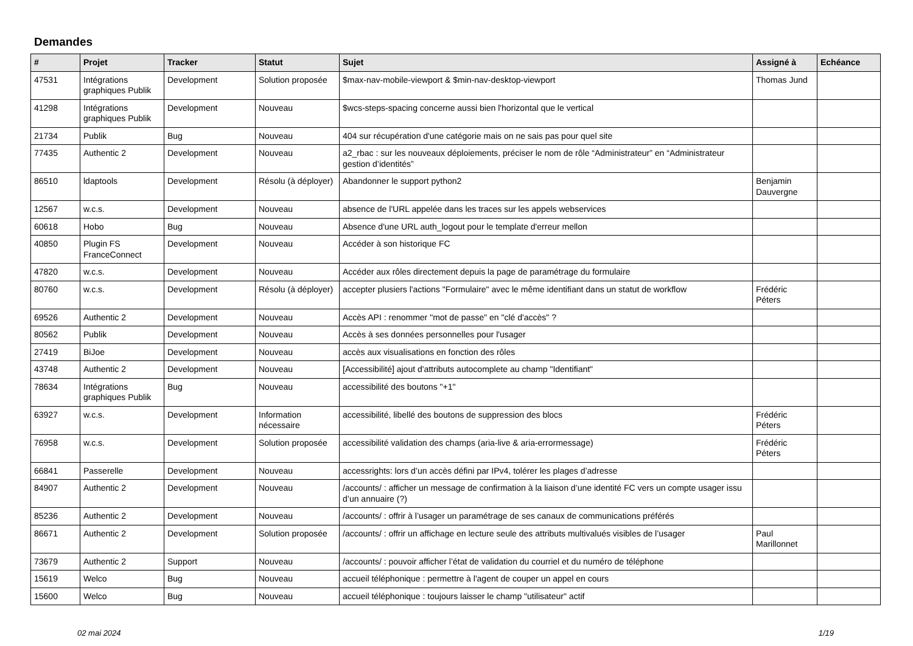Demandes
| # | Projet | Tracker | Statut | Sujet | Assigné à | Echéance |
| --- | --- | --- | --- | --- | --- | --- |
| 47531 | Intégrations graphiques Publik | Development | Solution proposée | $max-nav-mobile-viewport & $min-nav-desktop-viewport | Thomas Jund | |
| 41298 | Intégrations graphiques Publik | Development | Nouveau | $wcs-steps-spacing concerne aussi bien l'horizontal que le vertical | | |
| 21734 | Publik | Bug | Nouveau | 404 sur récupération d'une catégorie mais on ne sais pas pour quel site | | |
| 77435 | Authentic 2 | Development | Nouveau | a2_rbac : sur les nouveaux déploiements, préciser le nom de rôle “Administrateur” en “Administrateur gestion d’identités” | | |
| 86510 | ldaptools | Development | Résolu (à déployer) | Abandonner le support python2 | Benjamin Dauvergne | |
| 12567 | w.c.s. | Development | Nouveau | absence de l'URL appelée dans les traces sur les appels webservices | | |
| 60618 | Hobo | Bug | Nouveau | Absence d'une URL auth_logout pour le template d'erreur mellon | | |
| 40850 | Plugin FS FranceConnect | Development | Nouveau | Accéder à son historique FC | | |
| 47820 | w.c.s. | Development | Nouveau | Accéder aux rôles directement depuis la page de paramétrage du formulaire | | |
| 80760 | w.c.s. | Development | Résolu (à déployer) | accepter plusiers l'actions "Formulaire" avec le même identifiant dans un statut de workflow | Frédéric Péters | |
| 69526 | Authentic 2 | Development | Nouveau | Accès API : renommer "mot de passe" en "clé d'accès" ? | | |
| 80562 | Publik | Development | Nouveau | Accès à ses données personnelles pour l'usager | | |
| 27419 | BiJoe | Development | Nouveau | accès aux visualisations en fonction des rôles | | |
| 43748 | Authentic 2 | Development | Nouveau | [Accessibilité] ajout d'attributs autocomplete au champ "Identifiant" | | |
| 78634 | Intégrations graphiques Publik | Bug | Nouveau | accessibilité des boutons "+1" | | |
| 63927 | w.c.s. | Development | Information nécessaire | accessibilité, libellé des boutons de suppression des blocs | Frédéric Péters | |
| 76958 | w.c.s. | Development | Solution proposée | accessibilité validation des champs (aria-live & aria-errormessage) | Frédéric Péters | |
| 66841 | Passerelle | Development | Nouveau | accessrights: lors d’un accès défini par IPv4, tolérer les plages d’adresse | | |
| 84907 | Authentic 2 | Development | Nouveau | /accounts/ : afficher un message de confirmation à la liaison d’une identité FC vers un compte usager issu d’un annuaire (?) | | |
| 85236 | Authentic 2 | Development | Nouveau | /accounts/ : offrir à l’usager un paramétrage de ses canaux de communications préférés | | |
| 86671 | Authentic 2 | Development | Solution proposée | /accounts/ : offrir un affichage en lecture seule des attributs multivalués visibles de l’usager | Paul Marillonnet | |
| 73679 | Authentic 2 | Support | Nouveau | /accounts/ : pouvoir afficher l’état de validation du courriel et du numéro de téléphone | | |
| 15619 | Welco | Bug | Nouveau | accueil téléphonique : permettre à l'agent de couper un appel en cours | | |
| 15600 | Welco | Bug | Nouveau | accueil téléphonique : toujours laisser le champ "utilisateur" actif | | |
02 mai 2024 1/19